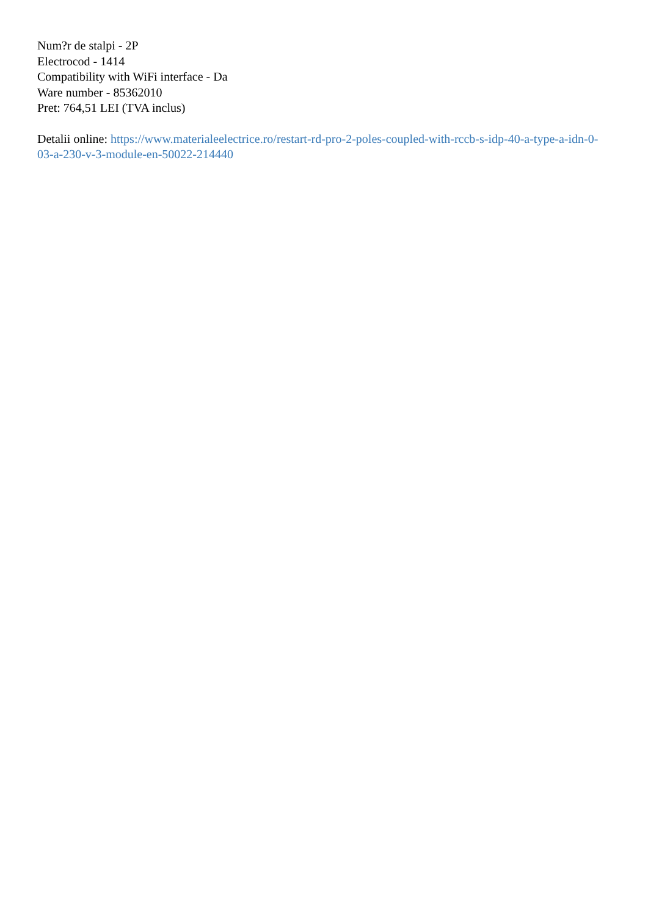Num?r de stalpi - 2P
Electrocod - 1414
Compatibility with WiFi interface - Da
Ware number - 85362010
Pret: 764,51 LEI (TVA inclus)
Detalii online: https://www.materialeelectrice.ro/restart-rd-pro-2-poles-coupled-with-rccb-s-idp-40-a-type-a-idn-0-03-a-230-v-3-module-en-50022-214440